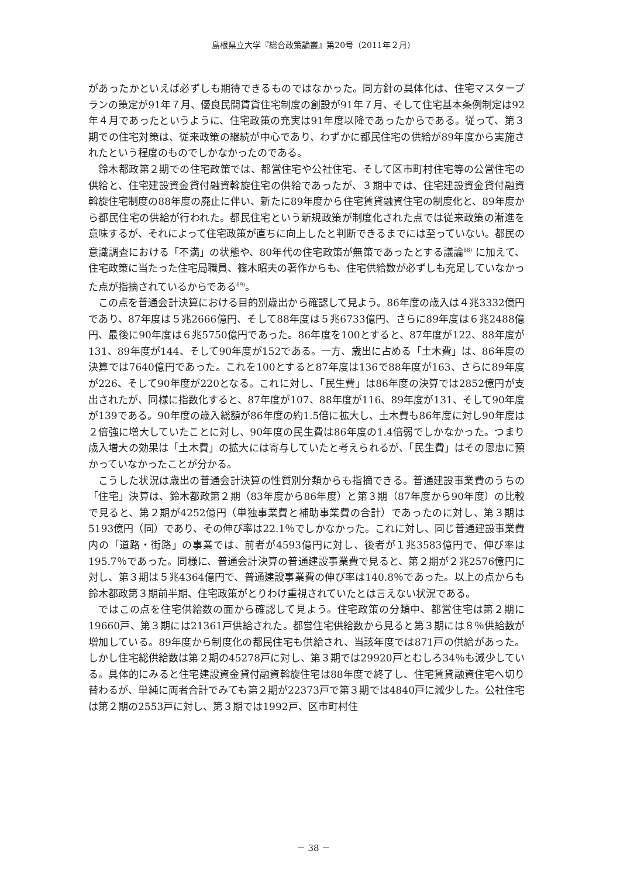島根県立大学『総合政策論叢』第20号（2011年２月）
があったかといえば必ずしも期待できるものではなかった。同方針の具体化は、住宅マスタープランの策定が91年７月、優良民間賃貸住宅制度の創設が91年７月、そして住宅基本条例制定は92年４月であったというように、住宅政策の充実は91年度以降であったからである。従って、第３期での住宅対策は、従来政策の継続が中心であり、わずかに都民住宅の供給が89年度から実施されたという程度のものでしかなかったのである。
鈴木都政第２期での住宅政策では、都営住宅や公社住宅、そして区市町村住宅等の公営住宅の供給と、住宅建設資金貸付融資斡旋住宅の供給であったが、３期中では、住宅建設資金貸付融資斡旋住宅制度の88年度の廃止に伴い、新たに89年度から住宅賃貸融資住宅の制度化と、89年度から都民住宅の供給が行われた。都民住宅という新規政策が制度化された点では従来政策の漸進を意味するが、それによって住宅政策が直ちに向上したと判断できるまでには至っていない。都民の意識調査における「不満」の状態や、80年代の住宅政策が無策であったとする議論<sup>88)</sup> に加えて、住宅政策に当たった住宅局職員、篠木昭夫の著作からも、住宅供給数が必ずしも充足していなかった点が指摘されているからである<sup>89)</sup>。
この点を普通会計決算における目的別歳出から確認して見よう。86年度の歳入は４兆3332億円であり、87年度は５兆2666億円、そして88年度は５兆6733億円、さらに89年度は６兆2488億円、最後に90年度は６兆5750億円であった。86年度を100とすると、87年度が122、88年度が131、89年度が144、そして90年度が152である。一方、歳出に占める「土木費」は、86年度の決算では7640億円であった。これを100とすると87年度は136で88年度が163、さらに89年度が226、そして90年度が220となる。これに対し、「民生費」は86年度の決算では2852億円が支出されたが、同様に指数化すると、87年度が107、88年度が116、89年度が131、そして90年度が139である。90年度の歳入総額が86年度の約1.5倍に拡大し、土木費も86年度に対し90年度は２倍強に増大していたことに対し、90年度の民生費は86年度の1.4倍弱でしかなかった。つまり歳入増大の効果は「土木費」の拡大には寄与していたと考えられるが、「民生費」はその恩恵に預かっていなかったことが分かる。
こうした状況は歳出の普通会計決算の性質別分類からも指摘できる。普通建設事業費のうちの「住宅」決算は、鈴木都政第２期（83年度から86年度）と第３期（87年度から90年度）の比較で見ると、第２期が4252億円（単独事業費と補助事業費の合計）であったのに対し、第３期は5193億円（同）であり、その伸び率は22.1％でしかなかった。これに対し、同じ普通建設事業費内の「道路・街路」の事業では、前者が4593億円に対し、後者が１兆3583億円で、伸び率は195.7％であった。同様に、普通会計決算の普通建設事業費で見ると、第２期が２兆2576億円に対し、第３期は５兆4364億円で、普通建設事業費の伸び率は140.8％であった。以上の点からも鈴木都政第３期前半期、住宅政策がとりわけ重視されていたとは言えない状況である。
ではこの点を住宅供給数の面から確認して見よう。住宅政策の分類中、都営住宅は第２期に19660戸、第３期には21361戸供給された。都営住宅供給数から見ると第３期には８％供給数が増加している。89年度から制度化の都民住宅も供給され、当該年度では871戸の供給があった。しかし住宅総供給数は第２期の45278戸に対し、第３期では29920戸とむしろ34％も減少している。具体的にみると住宅建設資金貸付融資斡旋住宅は88年度で終了し、住宅賃貸融資住宅へ切り替わるが、単純に両者合計でみても第２期が22373戸で第３期では4840戸に減少した。公社住宅は第２期の2553戸に対し、第３期では1992戸、区市町村住
－ 38 －